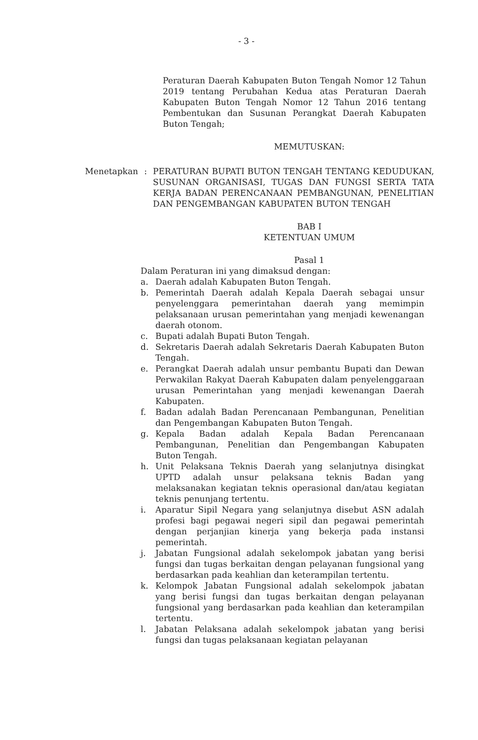- 3 -
Peraturan Daerah Kabupaten Buton Tengah Nomor 12 Tahun 2019 tentang Perubahan Kedua atas Peraturan Daerah Kabupaten Buton Tengah Nomor 12 Tahun 2016 tentang Pembentukan dan Susunan Perangkat Daerah Kabupaten Buton Tengah;
MEMUTUSKAN:
Menetapkan : PERATURAN BUPATI BUTON TENGAH TENTANG KEDUDUKAN, SUSUNAN ORGANISASI, TUGAS DAN FUNGSI SERTA TATA KERJA BADAN PERENCANAAN PEMBANGUNAN, PENELITIAN DAN PENGEMBANGAN KABUPATEN BUTON TENGAH
BAB I
KETENTUAN UMUM
Pasal 1
Dalam Peraturan ini yang dimaksud dengan:
a. Daerah adalah Kabupaten Buton Tengah.
b. Pemerintah Daerah adalah Kepala Daerah sebagai unsur penyelenggara pemerintahan daerah yang memimpin pelaksanaan urusan pemerintahan yang menjadi kewenangan daerah otonom.
c. Bupati adalah Bupati Buton Tengah.
d. Sekretaris Daerah adalah Sekretaris Daerah Kabupaten Buton Tengah.
e. Perangkat Daerah adalah unsur pembantu Bupati dan Dewan Perwakilan Rakyat Daerah Kabupaten dalam penyelenggaraan urusan Pemerintahan yang menjadi kewenangan Daerah Kabupaten.
f. Badan adalah Badan Perencanaan Pembangunan, Penelitian dan Pengembangan Kabupaten Buton Tengah.
g. Kepala Badan adalah Kepala Badan Perencanaan Pembangunan, Penelitian dan Pengembangan Kabupaten Buton Tengah.
h. Unit Pelaksana Teknis Daerah yang selanjutnya disingkat UPTD adalah unsur pelaksana teknis Badan yang melaksanakan kegiatan teknis operasional dan/atau kegiatan teknis penunjang tertentu.
i. Aparatur Sipil Negara yang selanjutnya disebut ASN adalah profesi bagi pegawai negeri sipil dan pegawai pemerintah dengan perjanjian kinerja yang bekerja pada instansi pemerintah.
j. Jabatan Fungsional adalah sekelompok jabatan yang berisi fungsi dan tugas berkaitan dengan pelayanan fungsional yang berdasarkan pada keahlian dan keterampilan tertentu.
k. Kelompok Jabatan Fungsional adalah sekelompok jabatan yang berisi fungsi dan tugas berkaitan dengan pelayanan fungsional yang berdasarkan pada keahlian dan keterampilan tertentu.
l. Jabatan Pelaksana adalah sekelompok jabatan yang berisi fungsi dan tugas pelaksanaan kegiatan pelayanan